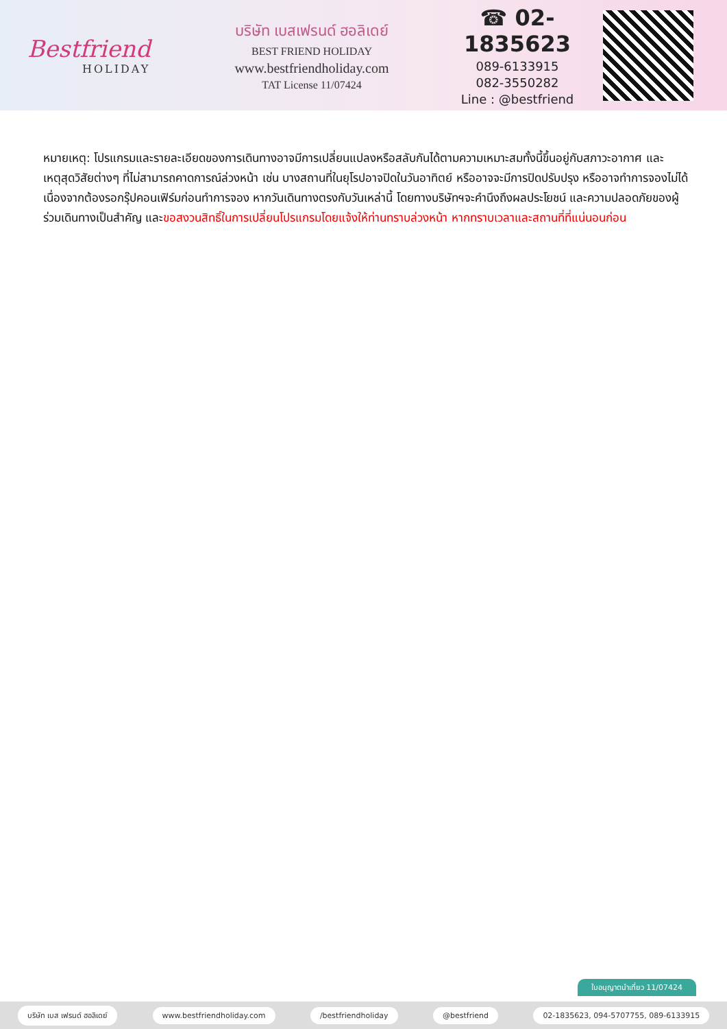Bestfriend
HOLIDAY
บริษัท เบสเฟรนด์ ฮอลิเดย์
BEST FRIEND HOLIDAY
www.bestfriendholiday.com
TAT License 11/07424
☎ 02-1835623
089-6133915
082-3550282
Line : @bestfriend
หมายเหตุ: โปรแกรมและรายละเอียดของการเดินทางอาจมีการเปลี่ยนแปลงหรือสลับกันได้ตามความเหมาะสมทั้งนี้ขึ้นอยู่กับสภาวะอากาศ และเหตุสุดวิสัยต่างๆ ที่ไม่สามารถคาดการณ์ล่วงหน้า เช่น บางสถานที่ในยุโรปอาจปิดในวันอาทิตย์ หรืออาจจะมีการปิดปรับปรุง หรืออาจทำการจองไม่ได้เนื่องจากต้องรอกรุ๊ปคอนเฟิร์มก่อนทำการจอง หากวันเดินทางตรงกับวันเหล่านี้ โดยทางบริษัทฯจะคำนึงถึงผลประโยชน์ และความปลอดภัยของผู้ร่วมเดินทางเป็นสำคัญ และขอสงวนสิทธิ์ในการเปลี่ยนโปรแกรมโดยแจ้งให้ท่านทราบล่วงหน้า หากทราบเวลาและสถานที่ที่แน่นอนก่อน
ใบอนุญาตนำเที่ยว 11/07424
บริษัท เบส เฟรนด์ ฮอลิเดย์ www.bestfriendholiday.com /bestfriendholiday @bestfriend 02-1835623, 094-5707755, 089-6133915